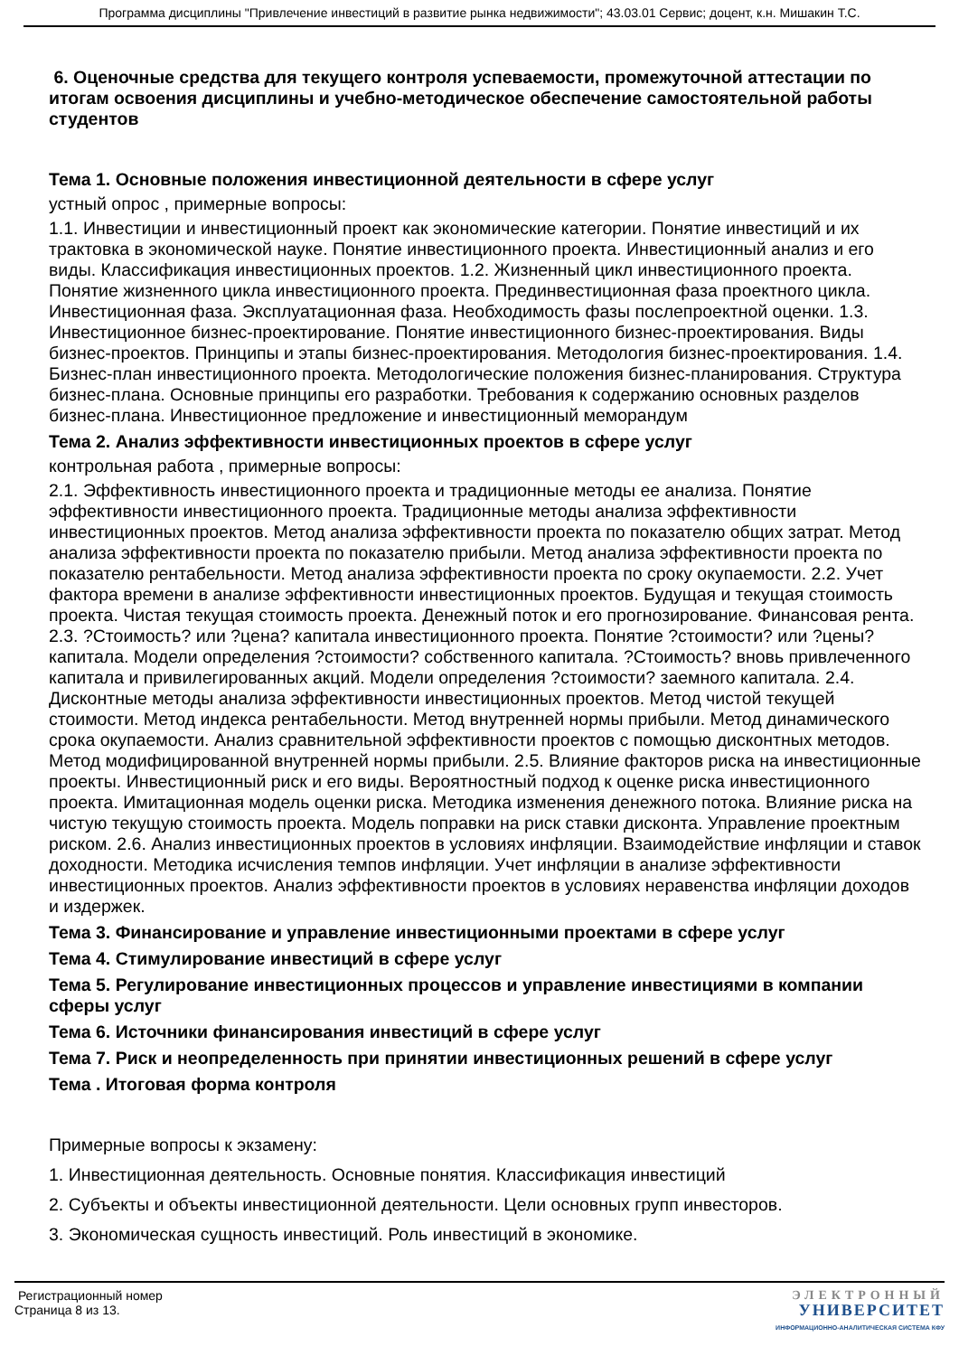Программа дисциплины "Привлечение инвестиций в развитие рынка недвижимости"; 43.03.01 Сервис; доцент, к.н. Мишакин Т.С.
6. Оценочные средства для текущего контроля успеваемости, промежуточной аттестации по итогам освоения дисциплины и учебно-методическое обеспечение самостоятельной работы студентов
Тема 1. Основные положения инвестиционной деятельности в сфере услуг
устный опрос , примерные вопросы:
1.1. Инвестиции и инвестиционный проект как экономические категории. Понятие инвестиций и их трактовка в экономической науке. Понятие инвестиционного проекта. Инвестиционный анализ и его виды. Классификация инвестиционных проектов. 1.2. Жизненный цикл инвестиционного проекта. Понятие жизненного цикла инвестиционного проекта. Прединвестиционная фаза проектного цикла. Инвестиционная фаза. Эксплуатационная фаза. Необходимость фазы послепроектной оценки. 1.3. Инвестиционное бизнес-проектирование. Понятие инвестиционного бизнес-проектирования. Виды бизнес-проектов. Принципы и этапы бизнес-проектирования. Методология бизнес-проектирования. 1.4. Бизнес-план инвестиционного проекта. Методологические положения бизнес-планирования. Структура бизнес-плана. Основные принципы его разработки. Требования к содержанию основных разделов бизнес-плана. Инвестиционное предложение и инвестиционный меморандум
Тема 2. Анализ эффективности инвестиционных проектов в сфере услуг
контрольная работа , примерные вопросы:
2.1. Эффективность инвестиционного проекта и традиционные методы ее анализа. Понятие эффективности инвестиционного проекта. Традиционные методы анализа эффективности инвестиционных проектов. Метод анализа эффективности проекта по показателю общих затрат. Метод анализа эффективности проекта по показателю прибыли. Метод анализа эффективности проекта по показателю рентабельности. Метод анализа эффективности проекта по сроку окупаемости. 2.2. Учет фактора времени в анализе эффективности инвестиционных проектов. Будущая и текущая стоимость проекта. Чистая текущая стоимость проекта. Денежный поток и его прогнозирование. Финансовая рента. 2.3. ?Стоимость? или ?цена? капитала инвестиционного проекта. Понятие ?стоимости? или ?цены? капитала. Модели определения ?стоимости? собственного капитала. ?Стоимость? вновь привлеченного капитала и привилегированных акций. Модели определения ?стоимости? заемного капитала. 2.4. Дисконтные методы анализа эффективности инвестиционных проектов. Метод чистой текущей стоимости. Метод индекса рентабельности. Метод внутренней нормы прибыли. Метод динамического срока окупаемости. Анализ сравнительной эффективности проектов с помощью дисконтных методов. Метод модифицированной внутренней нормы прибыли. 2.5. Влияние факторов риска на инвестиционные проекты. Инвестиционный риск и его виды. Вероятностный подход к оценке риска инвестиционного проекта. Имитационная модель оценки риска. Методика изменения денежного потока. Влияние риска на чистую текущую стоимость проекта. Модель поправки на риск ставки дисконта. Управление проектным риском. 2.6. Анализ инвестиционных проектов в условиях инфляции. Взаимодействие инфляции и ставок доходности. Методика исчисления темпов инфляции. Учет инфляции в анализе эффективности инвестиционных проектов. Анализ эффективности проектов в условиях неравенства инфляции доходов и издержек.
Тема 3. Финансирование и управление инвестиционными проектами в сфере услуг
Тема 4. Стимулирование инвестиций в сфере услуг
Тема 5. Регулирование инвестиционных процессов и управление инвестициями в компании сферы услуг
Тема 6. Источники финансирования инвестиций в сфере услуг
Тема 7. Риск и неопределенность при принятии инвестиционных решений в сфере услуг
Тема . Итоговая форма контроля
Примерные вопросы к экзамену:
1. Инвестиционная деятельность. Основные понятия. Классификация инвестиций
2. Субъекты и объекты инвестиционной деятельности. Цели основных групп инвесторов.
3. Экономическая сущность инвестиций. Роль инвестиций в экономике.
Регистрационный номер
Страница 8 из 13.
ЭЛЕКТРОННЫЙ
УНИВЕРСИТЕТ
ИНФОРМАЦИОННО-АНАЛИТИЧЕСКАЯ СИСТЕМА КФУ